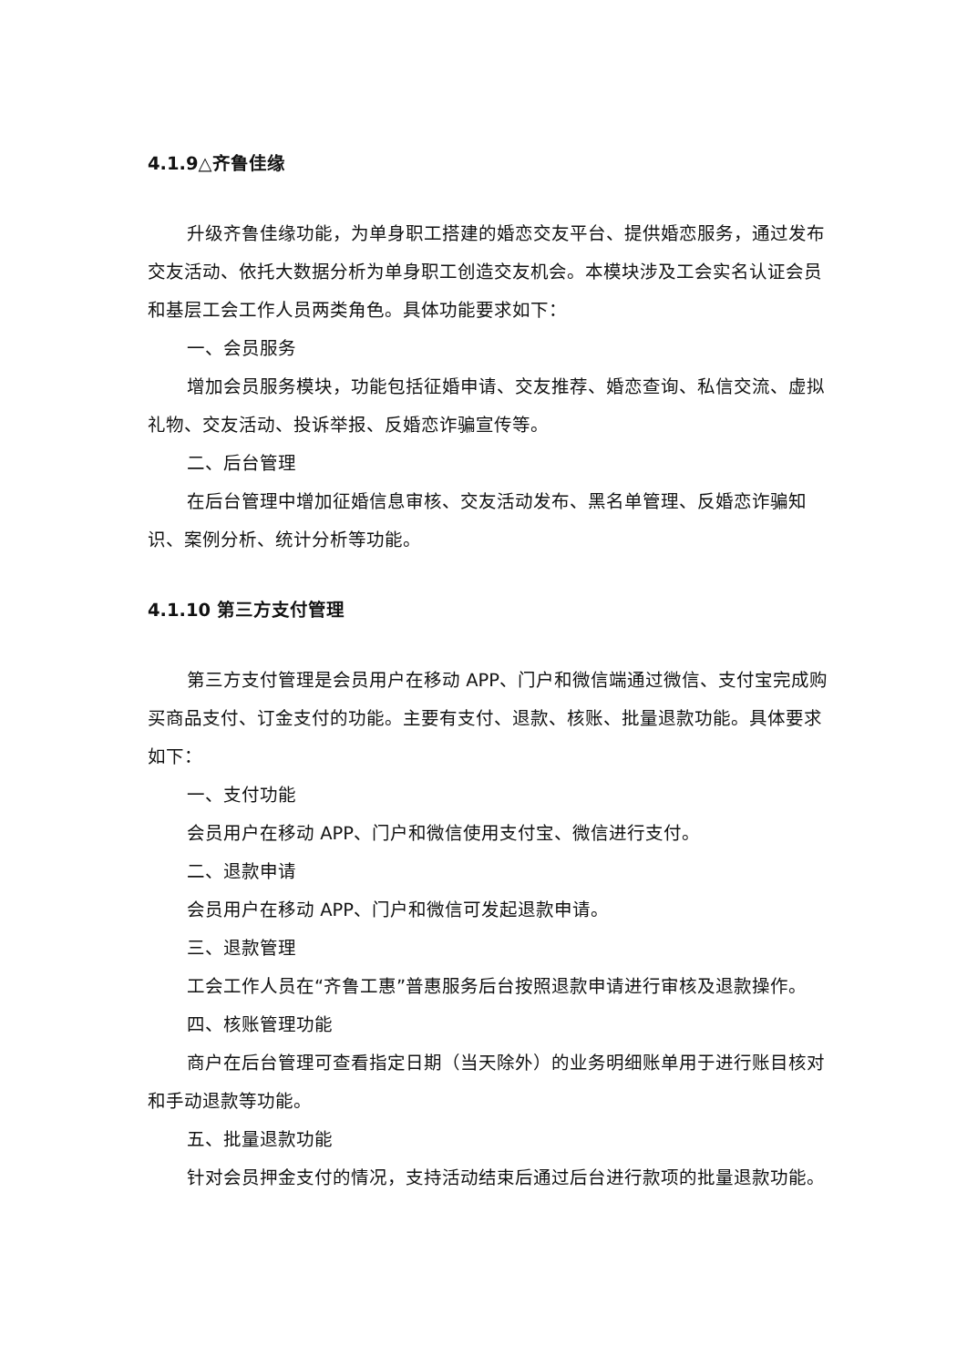4.1.9△齐鲁佳缘
升级齐鲁佳缘功能，为单身职工搭建的婚恋交友平台、提供婚恋服务，通过发布交友活动、依托大数据分析为单身职工创造交友机会。本模块涉及工会实名认证会员和基层工会工作人员两类角色。具体功能要求如下：
一、会员服务
增加会员服务模块，功能包括征婚申请、交友推荐、婚恋查询、私信交流、虚拟礼物、交友活动、投诉举报、反婚恋诈骗宣传等。
二、后台管理
在后台管理中增加征婚信息审核、交友活动发布、黑名单管理、反婚恋诈骗知识、案例分析、统计分析等功能。
4.1.10 第三方支付管理
第三方支付管理是会员用户在移动 APP、门户和微信端通过微信、支付宝完成购买商品支付、订金支付的功能。主要有支付、退款、核账、批量退款功能。具体要求如下：
一、支付功能
会员用户在移动 APP、门户和微信使用支付宝、微信进行支付。
二、退款申请
会员用户在移动 APP、门户和微信可发起退款申请。
三、退款管理
工会工作人员在“齐鲁工惠”普惠服务后台按照退款申请进行审核及退款操作。
四、核账管理功能
商户在后台管理可查看指定日期（当天除外）的业务明细账单用于进行账目核对和手动退款等功能。
五、批量退款功能
针对会员押金支付的情况，支持活动结束后通过后台进行款项的批量退款功能。